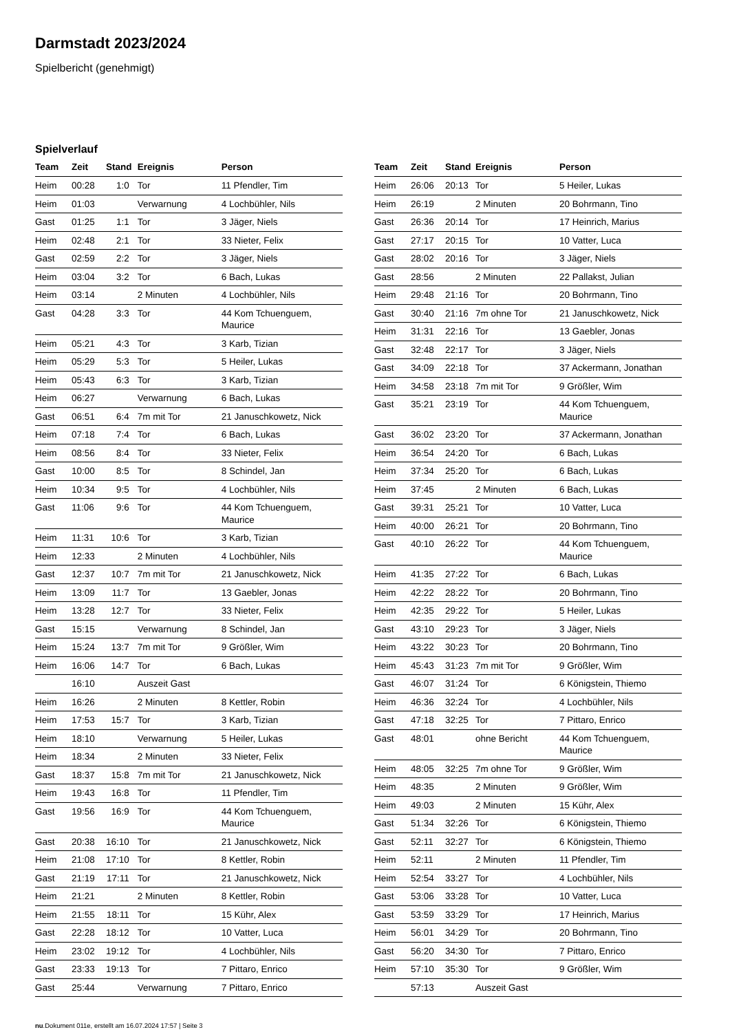Darmstadt 2023/2024
Spielbericht (genehmigt)
Spielverlauf
| Team | Zeit | Stand | Ereignis | Person |
| --- | --- | --- | --- | --- |
| Heim | 00:28 | 1:0 | Tor | 11 Pfendler, Tim |
| Heim | 01:03 | | Verwarnung | 4 Lochbühler, Nils |
| Gast | 01:25 | 1:1 | Tor | 3 Jäger, Niels |
| Heim | 02:48 | 2:1 | Tor | 33 Nieter, Felix |
| Gast | 02:59 | 2:2 | Tor | 3 Jäger, Niels |
| Heim | 03:04 | 3:2 | Tor | 6 Bach, Lukas |
| Heim | 03:14 | | 2 Minuten | 4 Lochbühler, Nils |
| Gast | 04:28 | 3:3 | Tor | 44 Kom Tchuenguem, Maurice |
| Heim | 05:21 | 4:3 | Tor | 3 Karb, Tizian |
| Heim | 05:29 | 5:3 | Tor | 5 Heiler, Lukas |
| Heim | 05:43 | 6:3 | Tor | 3 Karb, Tizian |
| Heim | 06:27 | | Verwarnung | 6 Bach, Lukas |
| Gast | 06:51 | 6:4 | 7m mit Tor | 21 Januschkowetz, Nick |
| Heim | 07:18 | 7:4 | Tor | 6 Bach, Lukas |
| Heim | 08:56 | 8:4 | Tor | 33 Nieter, Felix |
| Gast | 10:00 | 8:5 | Tor | 8 Schindel, Jan |
| Heim | 10:34 | 9:5 | Tor | 4 Lochbühler, Nils |
| Gast | 11:06 | 9:6 | Tor | 44 Kom Tchuenguem, Maurice |
| Heim | 11:31 | 10:6 | Tor | 3 Karb, Tizian |
| Heim | 12:33 | | 2 Minuten | 4 Lochbühler, Nils |
| Gast | 12:37 | 10:7 | 7m mit Tor | 21 Januschkowetz, Nick |
| Heim | 13:09 | 11:7 | Tor | 13 Gaebler, Jonas |
| Heim | 13:28 | 12:7 | Tor | 33 Nieter, Felix |
| Gast | 15:15 | | Verwarnung | 8 Schindel, Jan |
| Heim | 15:24 | 13:7 | 7m mit Tor | 9 Größler, Wim |
| Heim | 16:06 | 14:7 | Tor | 6 Bach, Lukas |
| | 16:10 | | Auszeit Gast | |
| Heim | 16:26 | | 2 Minuten | 8 Kettler, Robin |
| Heim | 17:53 | 15:7 | Tor | 3 Karb, Tizian |
| Heim | 18:10 | | Verwarnung | 5 Heiler, Lukas |
| Heim | 18:34 | | 2 Minuten | 33 Nieter, Felix |
| Gast | 18:37 | 15:8 | 7m mit Tor | 21 Januschkowetz, Nick |
| Heim | 19:43 | 16:8 | Tor | 11 Pfendler, Tim |
| Gast | 19:56 | 16:9 | Tor | 44 Kom Tchuenguem, Maurice |
| Gast | 20:38 | 16:10 | Tor | 21 Januschkowetz, Nick |
| Heim | 21:08 | 17:10 | Tor | 8 Kettler, Robin |
| Gast | 21:19 | 17:11 | Tor | 21 Januschkowetz, Nick |
| Heim | 21:21 | | 2 Minuten | 8 Kettler, Robin |
| Heim | 21:55 | 18:11 | Tor | 15 Kühr, Alex |
| Gast | 22:28 | 18:12 | Tor | 10 Vatter, Luca |
| Heim | 23:02 | 19:12 | Tor | 4 Lochbühler, Nils |
| Gast | 23:33 | 19:13 | Tor | 7 Pittaro, Enrico |
| Gast | 25:44 | | Verwarnung | 7 Pittaro, Enrico |
| Team | Zeit | Stand | Ereignis | Person |
| --- | --- | --- | --- | --- |
| Heim | 26:06 | 20:13 | Tor | 5 Heiler, Lukas |
| Heim | 26:19 | | 2 Minuten | 20 Bohrmann, Tino |
| Gast | 26:36 | 20:14 | Tor | 17 Heinrich, Marius |
| Gast | 27:17 | 20:15 | Tor | 10 Vatter, Luca |
| Gast | 28:02 | 20:16 | Tor | 3 Jäger, Niels |
| Gast | 28:56 | | 2 Minuten | 22 Pallakst, Julian |
| Heim | 29:48 | 21:16 | Tor | 20 Bohrmann, Tino |
| Gast | 30:40 | 21:16 | 7m ohne Tor | 21 Januschkowetz, Nick |
| Heim | 31:31 | 22:16 | Tor | 13 Gaebler, Jonas |
| Gast | 32:48 | 22:17 | Tor | 3 Jäger, Niels |
| Gast | 34:09 | 22:18 | Tor | 37 Ackermann, Jonathan |
| Heim | 34:58 | 23:18 | 7m mit Tor | 9 Größler, Wim |
| Gast | 35:21 | 23:19 | Tor | 44 Kom Tchuenguem, Maurice |
| Gast | 36:02 | 23:20 | Tor | 37 Ackermann, Jonathan |
| Heim | 36:54 | 24:20 | Tor | 6 Bach, Lukas |
| Heim | 37:34 | 25:20 | Tor | 6 Bach, Lukas |
| Heim | 37:45 | | 2 Minuten | 6 Bach, Lukas |
| Gast | 39:31 | 25:21 | Tor | 10 Vatter, Luca |
| Heim | 40:00 | 26:21 | Tor | 20 Bohrmann, Tino |
| Gast | 40:10 | 26:22 | Tor | 44 Kom Tchuenguem, Maurice |
| Heim | 41:35 | 27:22 | Tor | 6 Bach, Lukas |
| Heim | 42:22 | 28:22 | Tor | 20 Bohrmann, Tino |
| Heim | 42:35 | 29:22 | Tor | 5 Heiler, Lukas |
| Gast | 43:10 | 29:23 | Tor | 3 Jäger, Niels |
| Heim | 43:22 | 30:23 | Tor | 20 Bohrmann, Tino |
| Heim | 45:43 | 31:23 | 7m mit Tor | 9 Größler, Wim |
| Gast | 46:07 | 31:24 | Tor | 6 Königstein, Thiemo |
| Heim | 46:36 | 32:24 | Tor | 4 Lochbühler, Nils |
| Gast | 47:18 | 32:25 | Tor | 7 Pittaro, Enrico |
| Gast | 48:01 | | ohne Bericht | 44 Kom Tchuenguem, Maurice |
| Heim | 48:05 | 32:25 | 7m ohne Tor | 9 Größler, Wim |
| Heim | 48:35 | | 2 Minuten | 9 Größler, Wim |
| Heim | 49:03 | | 2 Minuten | 15 Kühr, Alex |
| Gast | 51:34 | 32:26 | Tor | 6 Königstein, Thiemo |
| Gast | 52:11 | 32:27 | Tor | 6 Königstein, Thiemo |
| Heim | 52:11 | | 2 Minuten | 11 Pfendler, Tim |
| Heim | 52:54 | 33:27 | Tor | 4 Lochbühler, Nils |
| Gast | 53:06 | 33:28 | Tor | 10 Vatter, Luca |
| Gast | 53:59 | 33:29 | Tor | 17 Heinrich, Marius |
| Heim | 56:01 | 34:29 | Tor | 20 Bohrmann, Tino |
| Gast | 56:20 | 34:30 | Tor | 7 Pittaro, Enrico |
| Heim | 57:10 | 35:30 | Tor | 9 Größler, Wim |
| | 57:13 | | Auszeit Gast | |
nu.Dokument 011e, erstellt am 16.07.2024 17:57 | Seite 3